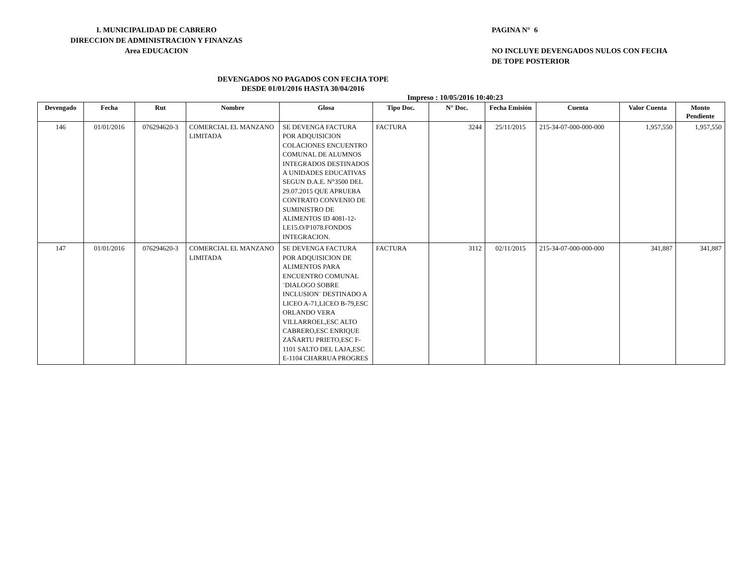I. MUNICIPALIDAD DE CABRERO
DIRECCION DE ADMINISTRACION Y FINANZAS
Area EDUCACION
PAGINA N° 6
NO INCLUYE DEVENGADOS NULOS CON FECHA
DE TOPE POSTERIOR
DEVENGADOS NO PAGADOS CON FECHA TOPE
DESDE 01/01/2016 HASTA 30/04/2016
Impreso : 10/05/2016 10:40:23
| Devengado | Fecha | Rut | Nombre | Glosa | Tipo Doc. | N° Doc. | Fecha Emisión | Cuenta | Valor Cuenta | Monto Pendiente |
| --- | --- | --- | --- | --- | --- | --- | --- | --- | --- | --- |
| 146 | 01/01/2016 | 076294620-3 | COMERCIAL EL MANZANO LIMITADA | SE DEVENGA FACTURA POR ADQUISICION COLACIONES ENCUENTRO COMUNAL DE ALUMNOS INTEGRADOS DESTINADOS A UNIDADES EDUCATIVAS SEGUN D.A.E. N°3500 DEL 29.07.2015 QUE APRUEBA CONTRATO CONVENIO DE SUMINISTRO DE ALIMENTOS ID 4081-12-LE15.O/P1078.FONDOS INTEGRACION. | FACTURA | 3244 | 25/11/2015 | 215-34-07-000-000-000 | 1,957,550 | 1,957,550 |
| 147 | 01/01/2016 | 076294620-3 | COMERCIAL EL MANZANO LIMITADA | SE DEVENGA FACTURA POR ADQUISICION DE ALIMENTOS PARA ENCUENTRO COMUNAL ¨DIALOGO SOBRE INCLUSION¨ DESTINADO A LICEO A-71,LICEO B-79,ESC ORLANDO VERA VILLARROEL,ESC ALTO CABRERO,ESC ENRIQUE ZAÑARTU PRIETO,ESC F-1101 SALTO DEL LAJA,ESC E-1104 CHARRUA PROGRES | FACTURA | 3112 | 02/11/2015 | 215-34-07-000-000-000 | 341,887 | 341,887 |